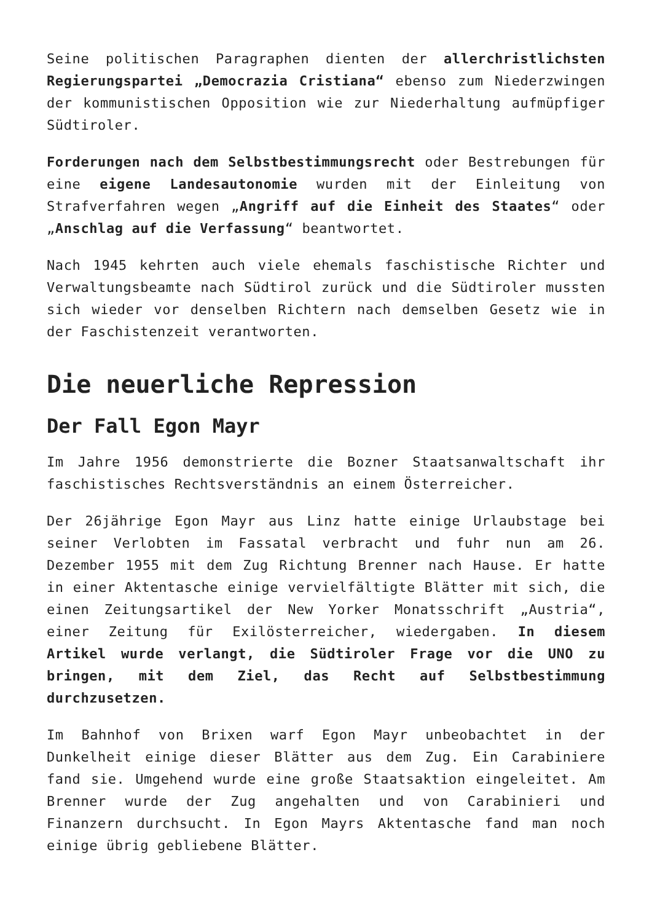Seine politischen Paragraphen dienten der allerchristlichsten Regierungspartei „Democrazia Cristiana“ ebenso zum Niederzwingen der kommunistischen Opposition wie zur Niederhaltung aufmüpfiger Südtiroler.
Forderungen nach dem Selbstbestimmungsrecht oder Bestrebungen für eine eigene Landesautonomie wurden mit der Einleitung von Strafverfahren wegen „Angriff auf die Einheit des Staates“ oder „Anschlag auf die Verfassung“ beantwortet.
Nach 1945 kehrten auch viele ehemals faschistische Richter und Verwaltungsbeamte nach Südtirol zurück und die Südtiroler mussten sich wieder vor denselben Richtern nach demselben Gesetz wie in der Faschistenzeit verantworten.
Die neuerliche Repression
Der Fall Egon Mayr
Im Jahre 1956 demonstrierte die Bozner Staatsanwaltschaft ihr faschistisches Rechtsverständnis an einem Österreicher.
Der 26jährige Egon Mayr aus Linz hatte einige Urlaubstage bei seiner Verlobten im Fassatal verbracht und fuhr nun am 26. Dezember 1955 mit dem Zug Richtung Brenner nach Hause. Er hatte in einer Aktentasche einige vervielfältigte Blätter mit sich, die einen Zeitungsartikel der New Yorker Monatsschrift „Austria“, einer Zeitung für Exilösterreicher, wiedergaben. In diesem Artikel wurde verlangt, die Südtiroler Frage vor die UNO zu bringen, mit dem Ziel, das Recht auf Selbstbestimmung durchzusetzen.
Im Bahnhof von Brixen warf Egon Mayr unbeobachtet in der Dunkelheit einige dieser Blätter aus dem Zug. Ein Carabiniere fand sie. Umgehend wurde eine große Staatsaktion eingeleitet. Am Brenner wurde der Zug angehalten und von Carabinieri und Finanzern durchsucht. In Egon Mayrs Aktentasche fand man noch einige übrig gebliebene Blätter.